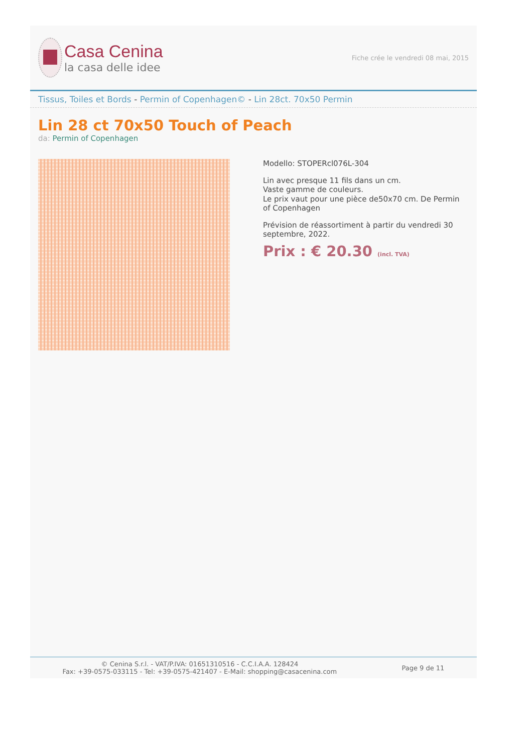Casa Cenina
la casa delle idee
Fiche crée le vendredi 08 mai, 2015
Tissus, Toiles et Bords - Permin of Copenhagen© - Lin 28ct. 70x50 Permin
Lin 28 ct 70x50 Touch of Peach
da: Permin of Copenhagen
Modello: STOPERcl076L-304
Lin avec presque 11 fils dans un cm.
Vaste gamme de couleurs.
Le prix vaut pour une pièce de50x70 cm. De Permin of Copenhagen
Prévision de réassortiment à partir du vendredi 30 septembre, 2022.
Prix : € 20.30 (incl. TVA)
© Cenina S.r.l. - VAT/P.IVA: 01651310516 - C.C.I.A.A. 128424
Fax: +39-0575-033115 - Tel: +39-0575-421407 - E-Mail: shopping@casacenina.com
Page 9 de 11